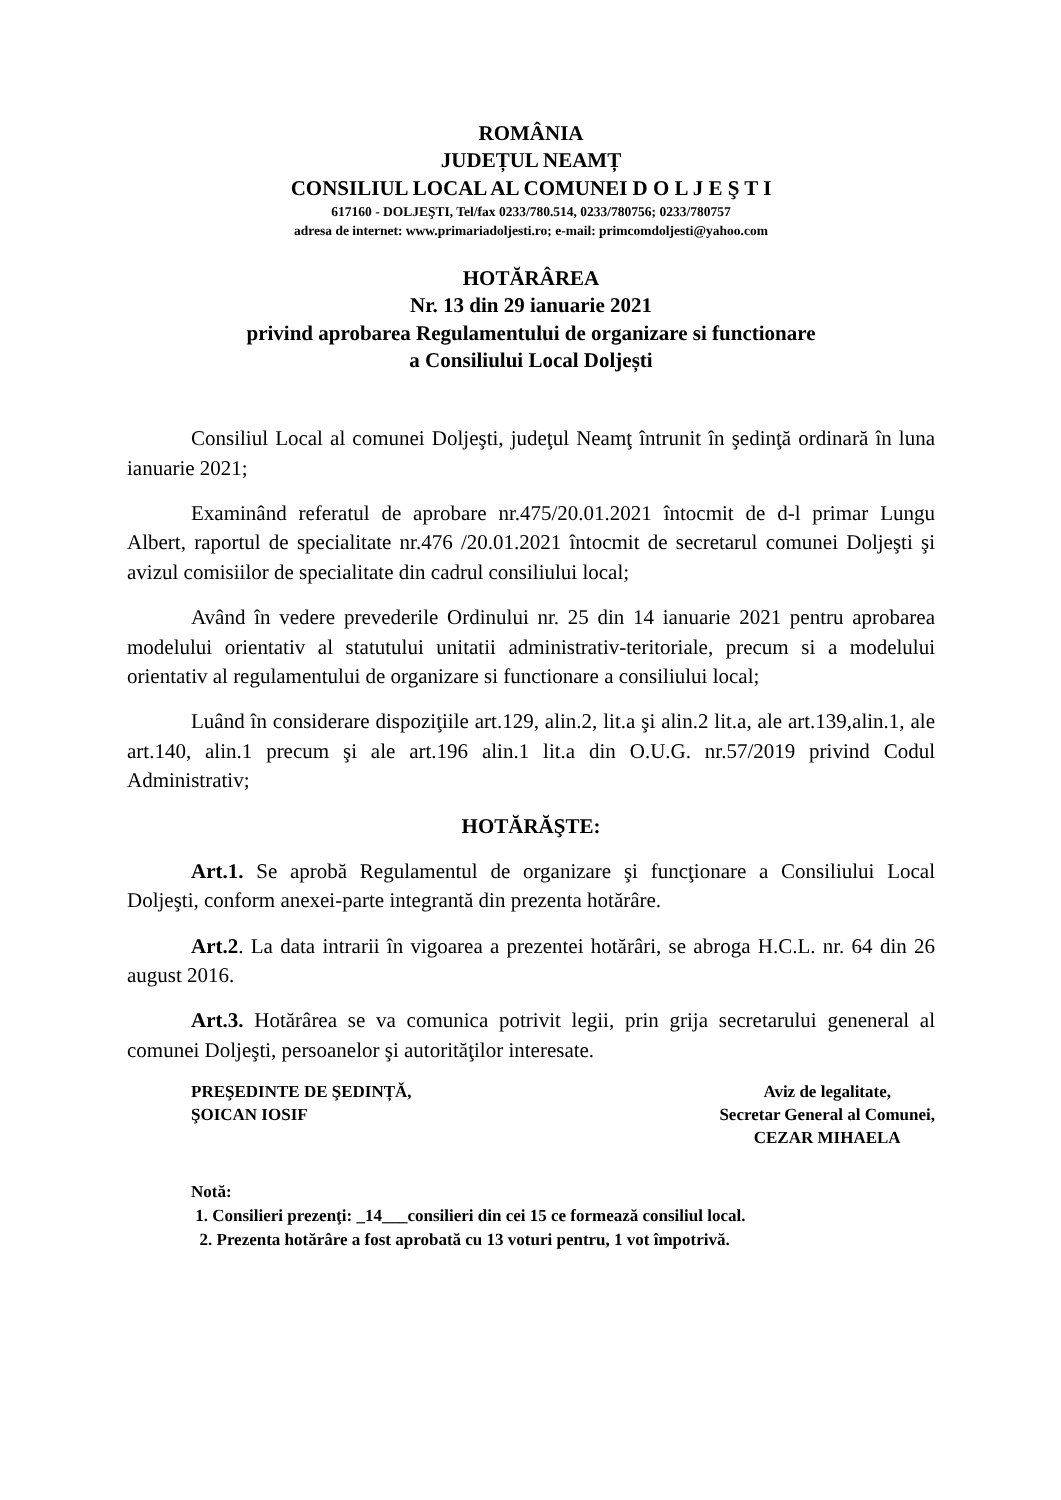ROMÂNIA
JUDEȚUL NEAMȚ
CONSILIUL LOCAL AL COMUNEI D O L J E Ş T I
617160 - DOLJEŞTI, Tel/fax 0233/780.514, 0233/780756; 0233/780757
adresa de internet: www.primariadoljesti.ro; e-mail: primcomdoljesti@yahoo.com
HOTĂRÂREA
Nr. 13 din 29 ianuarie 2021
privind aprobarea Regulamentului de organizare si functionare
a Consiliului Local Doljești
Consiliul Local al comunei Doljeşti, judeţul Neamţ întrunit în şedinţă ordinară în luna ianuarie 2021;
Examinând referatul de aprobare nr.475/20.01.2021 întocmit de d-l primar Lungu Albert, raportul de specialitate nr.476 /20.01.2021 întocmit de secretarul comunei Doljeşti şi avizul comisiilor de specialitate din cadrul consiliului local;
Având în vedere prevederile Ordinului nr. 25 din 14 ianuarie 2021 pentru aprobarea modelului orientativ al statutului unitatii administrativ-teritoriale, precum si a modelului orientativ al regulamentului de organizare si functionare a consiliului local;
Luând în considerare dispoziţiile art.129, alin.2, lit.a şi alin.2 lit.a, ale art.139,alin.1, ale art.140, alin.1 precum şi ale art.196 alin.1 lit.a din O.U.G. nr.57/2019 privind Codul Administrativ;
HOTĂRĂŞTE:
Art.1. Se aprobă Regulamentul de organizare şi funcţionare a Consiliului Local Doljeşti, conform anexei-parte integrantă din prezenta hotărâre.
Art.2. La data intrarii în vigoarea a prezentei hotărâri, se abroga H.C.L. nr. 64 din 26 august 2016.
Art.3. Hotărârea se va comunica potrivit legii, prin grija secretarului geneneral al comunei Doljeşti, persoanelor şi autorităţilor interesate.
PREŞEDINTE DE ŞEDINȚĂ,
ŞOICAN IOSIF
Aviz de legalitate,
Secretar General al Comunei,
CEZAR MIHAELA
Notă:
1. Consilieri prezenţi: _14___consilieri din cei 15 ce formează consiliul local.
2. Prezenta hotărâre a fost aprobată cu 13 voturi pentru, 1 vot împotrivă.